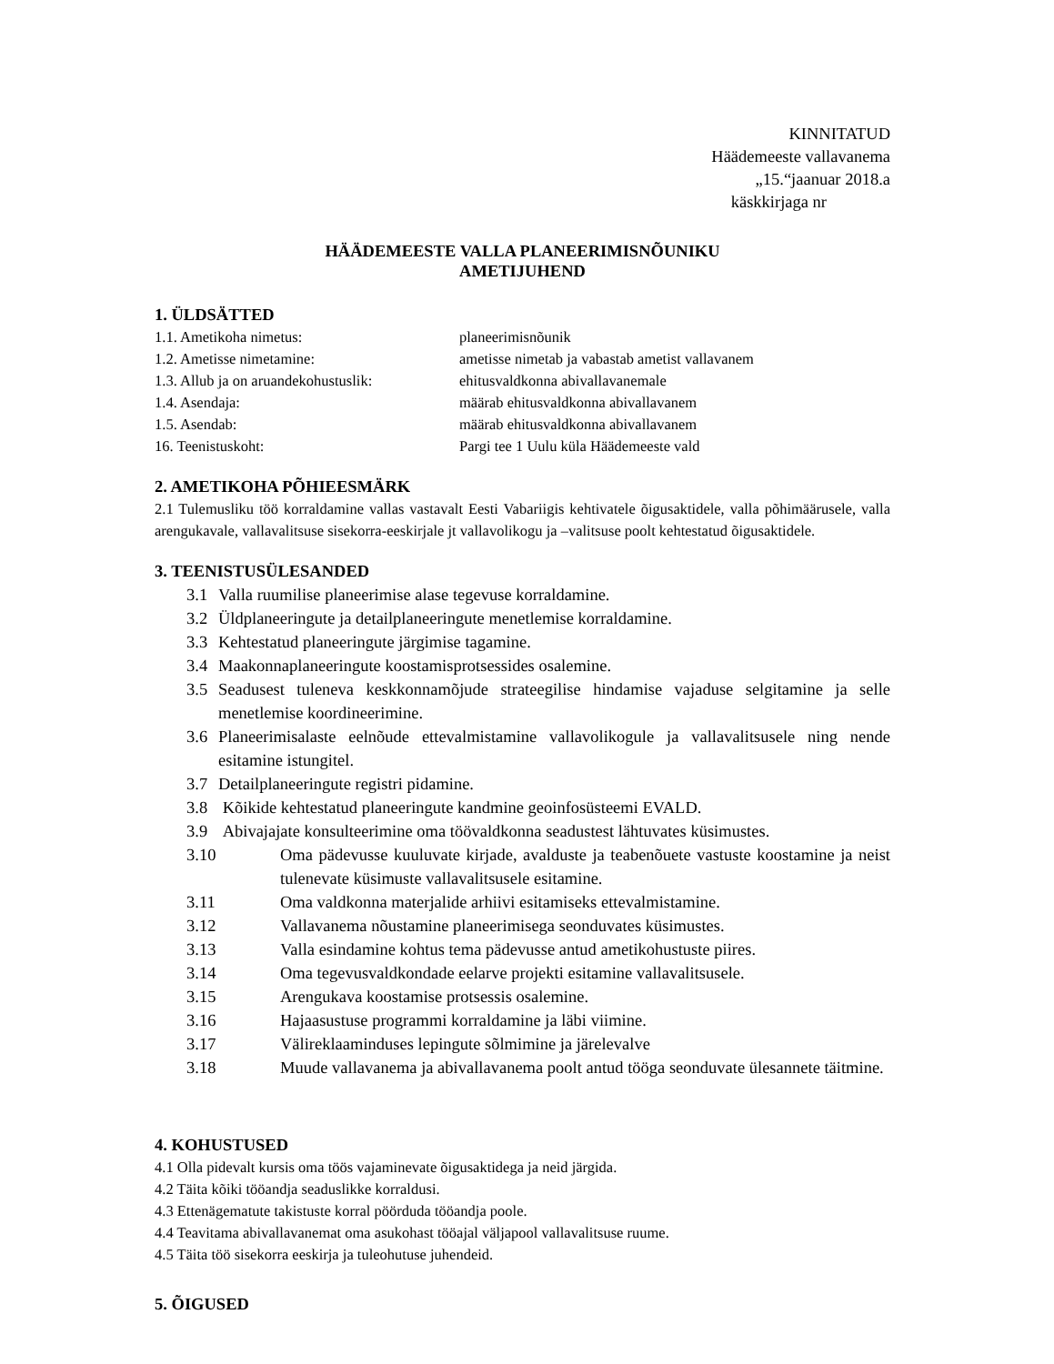KINNITATUD
Häädemeeste vallavanema
„15.“jaanuar 2018.a
käskkirjaga nr
HÄÄDEMEESTE VALLA PLANEERIMISNÕUNIKU
AMETIJUHEND
1. ÜLDSÄTTED
| 1.1. Ametikoha nimetus: | planeerimisnõunik |
| 1.2. Ametisse nimetamine: | ametisse nimetab ja vabastab ametist vallavanem |
| 1.3. Allub ja on aruandekohustuslik: | ehitusvaldkonna abivallavanemale |
| 1.4. Asendaja: | määrab ehitusvaldkonna abivallavanem |
| 1.5. Asendab: | määrab ehitusvaldkonna abivallavanem |
| 16. Teenistuskoht: | Pargi tee 1 Uulu küla Häädemeeste vald |
2. AMETIKOHA PÕHIEESMÄRK
2.1 Tulemusliku töö korraldamine vallas vastavalt Eesti Vabariigis kehtivatele õigusaktidele, valla põhimäärusele, valla arengukavale, vallavalitsuse sisekorra-eeskirjale jt vallavolikogu ja –valitsuse poolt kehtestatud õigusaktidele.
3. TEENISTUSÜLESANDED
3.1 Valla ruumilise planeerimise alase tegevuse korraldamine.
3.2 Üldplaneeringute ja detailplaneeringute menetlemise korraldamine.
3.3 Kehtestatud planeeringute järgimise tagamine.
3.4 Maakonnaplaneeringute koostamisprotsessides osalemine.
3.5 Seadusest tuleneva keskkonnamõjude strateegilise hindamise vajaduse selgitamine ja selle menetlemise koordineerimine.
3.6 Planeerimisalaste eelnõude ettevalmistamine vallavolikogule ja vallavalitsusele ning nende esitamine istungitel.
3.7 Detailplaneeringute registri pidamine.
3.8 Kõikide kehtestatud planeeringute kandmine geoinfosüsteemi EVALD.
3.9 Abivajajate konsulteerimine oma töövaldkonna seadustest lähtuvates küsimustes.
3.10 Oma pädevusse kuuluvate kirjade, avalduste ja teabenõuete vastuste koostamine ja neist tulenevate küsimuste vallavalitsusele esitamine.
3.11 Oma valdkonna materjalide arhiivi esitamiseks ettevalmistamine.
3.12 Vallavanema nõustamine planeerimisega seonduvates küsimustes.
3.13 Valla esindamine kohtus tema pädevusse antud ametikohustuste piires.
3.14 Oma tegevusvaldkondade eelarve projekti esitamine vallavalitsusele.
3.15 Arengukava koostamise protsessis osalemine.
3.16 Hajaasustuse programmi korraldamine ja läbi viimine.
3.17 Välireklaaminduses lepingute sõlmimine ja järelevalve
3.18 Muude vallavanema ja abivallavanema poolt antud tööga seonduvate ülesannete täitmine.
4. KOHUSTUSED
4.1 Olla pidevalt kursis oma töös vajaminevate õigusaktidega ja neid järgida.
4.2 Täita kõiki tööandja seaduslikke korraldusi.
4.3 Ettenägematute takistuste korral pöörduda tööandja poole.
4.4 Teavitama abivallavanemat oma asukohast tööajal väljapool vallavalitsuse ruume.
4.5 Täita töö sisekorra eeskirja ja tuleohutuse juhendeid.
5. ÕIGUSED